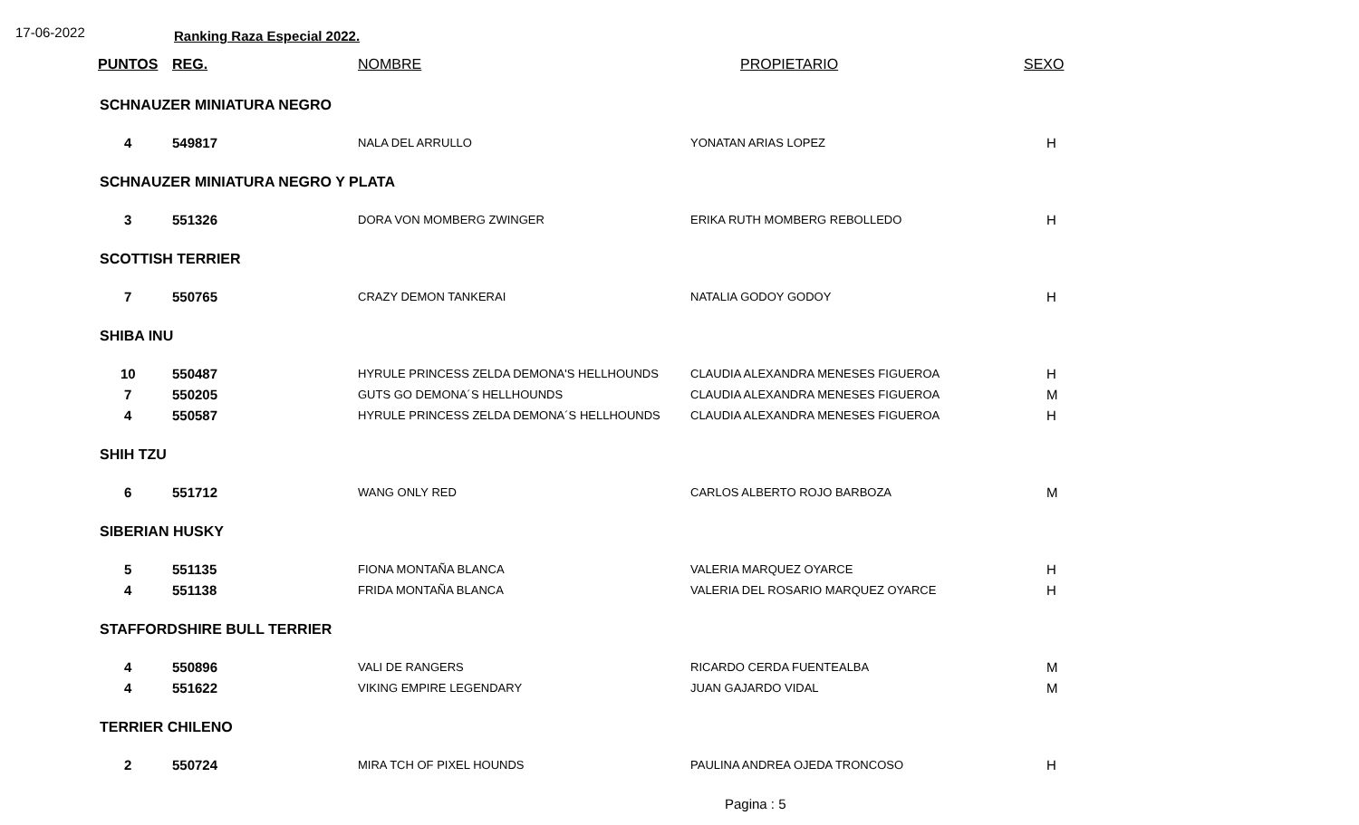17-06-2022 Ranking Raza Especial 2022.
| PUNTOS | REG. | NOMBRE | PROPIETARIO | SEXO |
| --- | --- | --- | --- | --- |
| SCHNAUZER MINIATURA NEGRO | | | | |
| 4 | 549817 | NALA DEL ARRULLO | YONATAN ARIAS LOPEZ | H |
| SCHNAUZER MINIATURA NEGRO Y PLATA | | | | |
| 3 | 551326 | DORA VON MOMBERG ZWINGER | ERIKA RUTH MOMBERG REBOLLEDO | H |
| SCOTTISH TERRIER | | | | |
| 7 | 550765 | CRAZY DEMON TANKERAI | NATALIA GODOY GODOY | H |
| SHIBA INU | | | | |
| 10 | 550487 | HYRULE PRINCESS ZELDA DEMONA'S HELLHOUNDS | CLAUDIA ALEXANDRA MENESES FIGUEROA | H |
| 7 | 550205 | GUTS GO DEMONA´S HELLHOUNDS | CLAUDIA ALEXANDRA MENESES FIGUEROA | M |
| 4 | 550587 | HYRULE PRINCESS ZELDA DEMONA´S HELLHOUNDS | CLAUDIA ALEXANDRA MENESES FIGUEROA | H |
| SHIH TZU | | | | |
| 6 | 551712 | WANG ONLY RED | CARLOS ALBERTO ROJO BARBOZA | M |
| SIBERIAN HUSKY | | | | |
| 5 | 551135 | FIONA MONTAÑA BLANCA | VALERIA MARQUEZ OYARCE | H |
| 4 | 551138 | FRIDA MONTAÑA BLANCA | VALERIA DEL ROSARIO MARQUEZ OYARCE | H |
| STAFFORDSHIRE BULL TERRIER | | | | |
| 4 | 550896 | VALI DE RANGERS | RICARDO CERDA FUENTEALBA | M |
| 4 | 551622 | VIKING EMPIRE LEGENDARY | JUAN GAJARDO VIDAL | M |
| TERRIER CHILENO | | | | |
| 2 | 550724 | MIRA TCH OF PIXEL HOUNDS | PAULINA ANDREA OJEDA TRONCOSO | H |
Pagina : 5